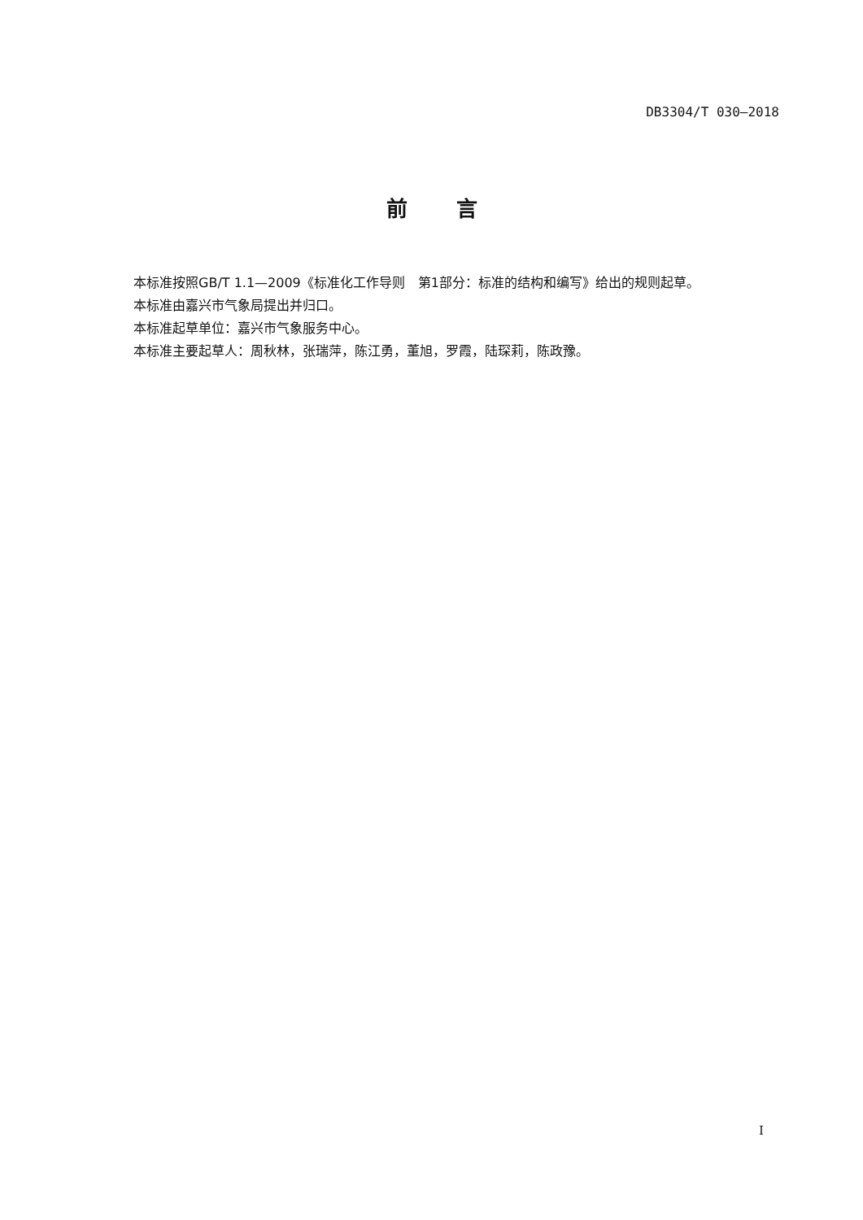DB3304/T 030—2018
前言
本标准按照GB/T 1.1—2009《标准化工作导则　第1部分：标准的结构和编写》给出的规则起草。
本标准由嘉兴市气象局提出并归口。
本标准起草单位：嘉兴市气象服务中心。
本标准主要起草人：周秋林，张瑞萍，陈江勇，董旭，罗霞，陆琛莉，陈政豫。
I